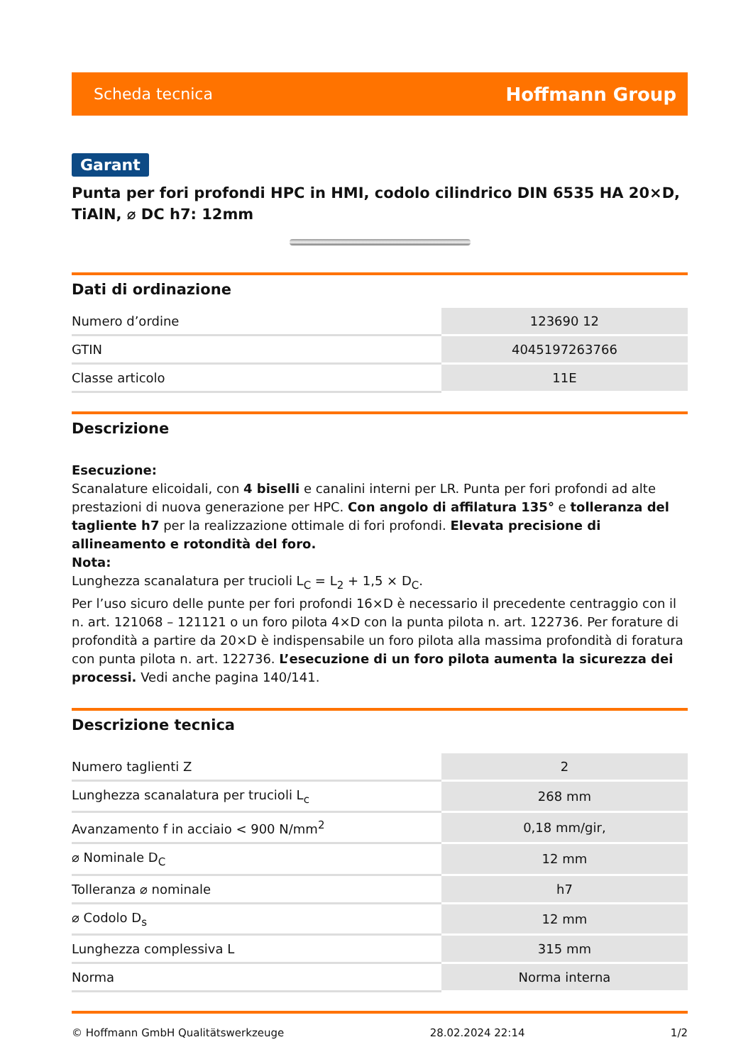Scheda tecnica Hoffmann Group
Garant
Punta per fori profondi HPC in HMI, codolo cilindrico DIN 6535 HA 20×D, TiAlN, ⌀ DC h7: 12mm
Dati di ordinazione
| Numero d’ordine | 123690 12 |
| GTIN | 4045197263766 |
| Classe articolo | 11E |
Descrizione
Esecuzione:
Scanalature elicoidali, con 4 biselli e canalini interni per LR. Punta per fori profondi ad alte prestazioni di nuova generazione per HPC. Con angolo di affilatura 135° e tolleranza del tagliente h7 per la realizzazione ottimale di fori profondi. Elevata precisione di allineamento e rotondità del foro.
Nota:
Lunghezza scanalatura per trucioli L<sub>C</sub> = L<sub>2</sub> + 1,5 × D<sub>C</sub>.
Per l’uso sicuro delle punte per fori profondi 16×D è necessario il precedente centraggio con il n. art. 121068 – 121121 o un foro pilota 4×D con la punta pilota n. art. 122736. Per forature di profondità a partire da 20×D è indispensabile un foro pilota alla massima profondità di foratura con punta pilota n. art. 122736. L’esecuzione di un foro pilota aumenta la sicurezza dei processi. Vedi anche pagina 140/141.
Descrizione tecnica
| Numero taglienti Z | 2 |
| Lunghezza scanalatura per trucioli L<sub>c</sub> | 268 mm |
| Avanzamento f in acciaio < 900 N/mm<sup>2</sup> | 0,18 mm/gir, |
| ⌀ Nominale D<sub>C</sub> | 12 mm |
| Tolleranza ⌀ nominale | h7 |
| ⌀ Codolo D<sub>s</sub> | 12 mm |
| Lunghezza complessiva L | 315 mm |
| Norma | Norma interna |
© Hoffmann GmbH Qualitätswerkzeuge 28.02.2024 22:14 1/2